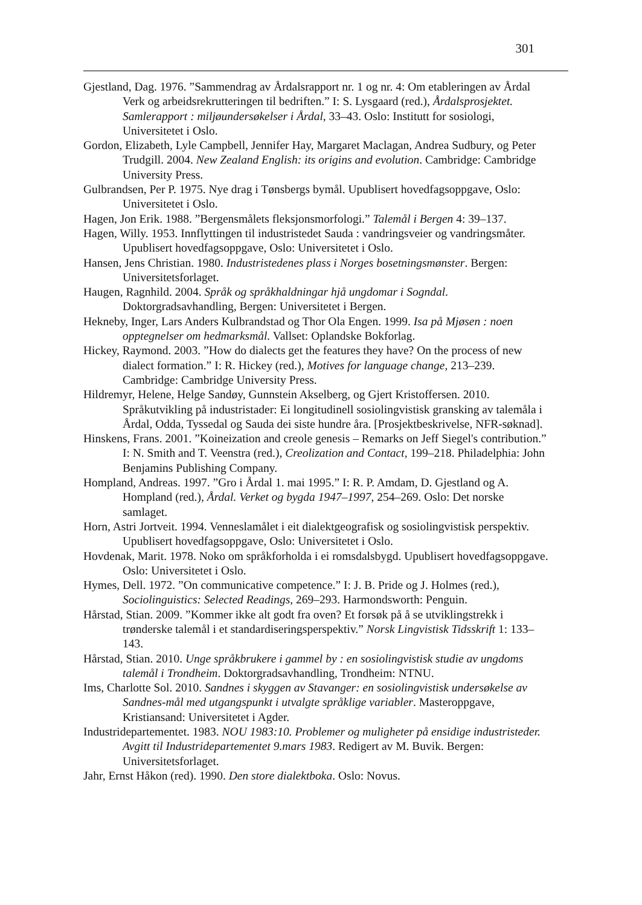301
Gjestland, Dag. 1976. ”Sammendrag av Årdalsrapport nr. 1 og nr. 4: Om etableringen av Årdal Verk og arbeidsrekrutteringen til bedriften.” I: S. Lysgaard (red.), Årdalsprosjektet. Samlerapport : miljøundersøkelser i Årdal, 33–43. Oslo: Institutt for sosiologi, Universitetet i Oslo.
Gordon, Elizabeth, Lyle Campbell, Jennifer Hay, Margaret Maclagan, Andrea Sudbury, og Peter Trudgill. 2004. New Zealand English: its origins and evolution. Cambridge: Cambridge University Press.
Gulbrandsen, Per P. 1975. Nye drag i Tønsbergs bymål. Upublisert hovedfagsoppgave, Oslo: Universitetet i Oslo.
Hagen, Jon Erik. 1988. ”Bergensmålets fleksjonsmorfologi.” Talemål i Bergen 4: 39–137.
Hagen, Willy. 1953. Innflyttingen til industristedet Sauda : vandringsveier og vandringsmåter. Upublisert hovedfagsoppgave, Oslo: Universitetet i Oslo.
Hansen, Jens Christian. 1980. Industristedenes plass i Norges bosetningsmønster. Bergen: Universitetsforlaget.
Haugen, Ragnhild. 2004. Språk og språkhaldningar hjå ungdomar i Sogndal. Doktorgradsavhandling, Bergen: Universitetet i Bergen.
Hekneby, Inger, Lars Anders Kulbrandstad og Thor Ola Engen. 1999. Isa på Mjøsen : noen opptegnelser om hedmarksmål. Vallset: Oplandske Bokforlag.
Hickey, Raymond. 2003. ”How do dialects get the features they have? On the process of new dialect formation.” I: R. Hickey (red.), Motives for language change, 213–239. Cambridge: Cambridge University Press.
Hildremyr, Helene, Helge Sandøy, Gunnstein Akselberg, og Gjert Kristoffersen. 2010. Språkutvikling på industristader: Ei longitudinell sosiolingvistisk gransking av talemåla i Årdal, Odda, Tyssedal og Sauda dei siste hundre åra. [Prosjektbeskrivelse, NFR-søknad].
Hinskens, Frans. 2001. ”Koineization and creole genesis – Remarks on Jeff Siegel's contribution.” I: N. Smith and T. Veenstra (red.), Creolization and Contact, 199–218. Philadelphia: John Benjamins Publishing Company.
Hompland, Andreas. 1997. ”Gro i Årdal 1. mai 1995.” I: R. P. Amdam, D. Gjestland og A. Hompland (red.), Årdal. Verket og bygda 1947–1997, 254–269. Oslo: Det norske samlaget.
Horn, Astri Jortveit. 1994. Venneslamålet i eit dialektgeografisk og sosiolingvistisk perspektiv. Upublisert hovedfagsoppgave, Oslo: Universitetet i Oslo.
Hovdenak, Marit. 1978. Noko om språkforholda i ei romsdalsbygd. Upublisert hovedfagsoppgave. Oslo: Universitetet i Oslo.
Hymes, Dell. 1972. ”On communicative competence.” I: J. B. Pride og J. Holmes (red.), Sociolinguistics: Selected Readings, 269–293. Harmondsworth: Penguin.
Hårstad, Stian. 2009. ”Kommer ikke alt godt fra oven? Et forsøk på å se utviklingstrekk i trønderske talemål i et standardiseringsperspektiv.” Norsk Lingvistisk Tidsskrift 1: 133–143.
Hårstad, Stian. 2010. Unge språkbrukere i gammel by : en sosiolingvistisk studie av ungdoms talemål i Trondheim. Doktorgradsavhandling, Trondheim: NTNU.
Ims, Charlotte Sol. 2010. Sandnes i skyggen av Stavanger: en sosiolingvistisk undersøkelse av Sandnes-mål med utgangspunkt i utvalgte språklige variabler. Masteroppgave, Kristiansand: Universitetet i Agder.
Industridepartementet. 1983. NOU 1983:10. Problemer og muligheter på ensidige industristeder. Avgitt til Industridepartementet 9.mars 1983. Redigert av M. Buvik. Bergen: Universitetsforlaget.
Jahr, Ernst Håkon (red). 1990. Den store dialektboka. Oslo: Novus.